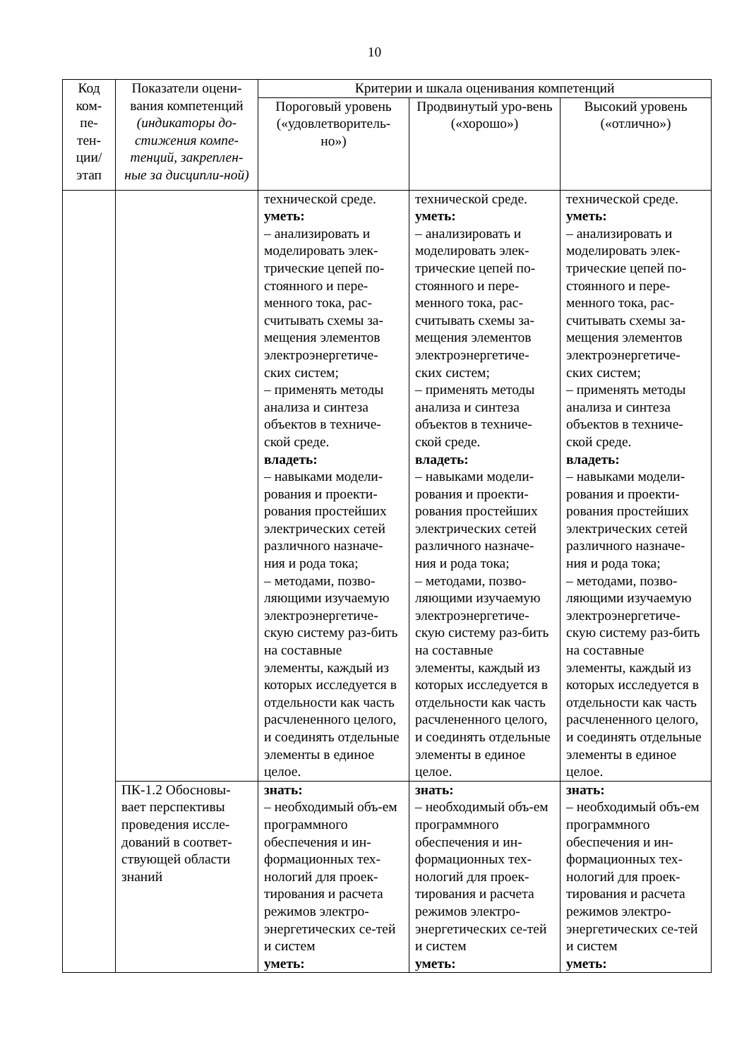10
| Код ком- пе- тен- ции/ этап | Показатели оцени-вания компетенций (индикаторы до-стижения компе-тенций, закреплен-ные за дисципли-ной) | Критерии и шкала оценивания компетенций | | |
| --- | --- | --- | --- | --- |
| | | Пороговый уровень («удовлетворитель-но») | Продвинутый уро-вень («хорошо») | Высокий уровень («отлично») |
| | | технической среде. уметь: – анализировать и моделировать элек-трические цепей по-стоянного и пере-менного тока, рас-считывать схемы за-мещения элементов электроэнергетиче-ских систем; – применять методы анализа и синтеза объектов в техниче-ской среде. владеть: – навыками модели-рования и проекти-рования простейших электрических сетей различного назначе-ния и рода тока; – методами, позво-ляющими изучаемую электроэнергетиче-скую систему раз-бить на составные элементы, каждый из которых исследуется в отдельности как часть расчлененного целого, и соединять отдельные элементы в единое целое. | технической среде. уметь: – анализировать и моделировать элек-трические цепей по-стоянного и пере-менного тока, рас-считывать схемы за-мещения элементов электроэнергетиче-ских систем; – применять методы анализа и синтеза объектов в техниче-ской среде. владеть: – навыками модели-рования и проекти-рования простейших электрических сетей различного назначе-ния и рода тока; – методами, позво-ляющими изучаемую электроэнергетиче-скую систему раз-бить на составные элементы, каждый из которых исследуется в отдельности как часть расчлененного целого, и соединять отдельные элементы в единое целое. | технической среде. уметь: – анализировать и моделировать элек-трические цепей по-стоянного и пере-менного тока, рас-считывать схемы за-мещения элементов электроэнергетиче-ских систем; – применять методы анализа и синтеза объектов в техниче-ской среде. владеть: – навыками модели-рования и проекти-рования простейших электрических сетей различного назначе-ния и рода тока; – методами, позво-ляющими изучаемую электроэнергетиче-скую систему раз-бить на составные элементы, каждый из которых исследуется в отдельности как часть расчлененного целого, и соединять отдельные элементы в единое целое. |
| | ПК-1.2 Обосновы-вает перспективы проведения иссле-дований в соответ-ствующей области знаний | знать: – необходимый объ-ем программного обеспечения и ин-формационных тех-нологий для проек-тирования и расчета режимов электро-энергетических се-тей и систем уметь: | знать: – необходимый объ-ем программного обеспечения и ин-формационных тех-нологий для проек-тирования и расчета режимов электро-энергетических се-тей и систем уметь: | знать: – необходимый объ-ем программного обеспечения и ин-формационных тех-нологий для проек-тирования и расчета режимов электро-энергетических се-тей и систем уметь: |